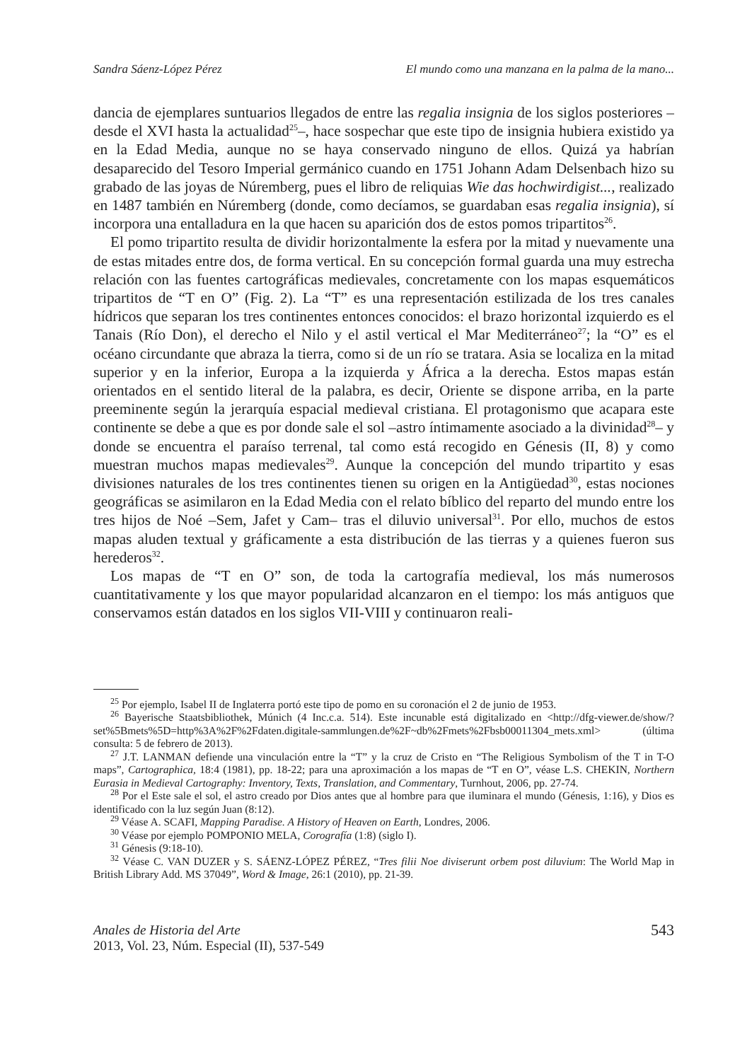Sandra Sáenz-López Pérez El mundo como una manzana en la palma de la mano...
dancia de ejemplares suntuarios llegados de entre las regalia insignia de los siglos posteriores –desde el XVI hasta la actualidad<sup>25</sup>–, hace sospechar que este tipo de insignia hubiera existido ya en la Edad Media, aunque no se haya conservado ninguno de ellos. Quizá ya habrían desaparecido del Tesoro Imperial germánico cuando en 1751 Johann Adam Delsenbach hizo su grabado de las joyas de Núremberg, pues el libro de reliquias Wie das hochwirdigist..., realizado en 1487 también en Núremberg (donde, como decíamos, se guardaban esas regalia insignia), sí incorpora una entalladura en la que hacen su aparición dos de estos pomos tripartitos<sup>26</sup>.
El pomo tripartito resulta de dividir horizontalmente la esfera por la mitad y nuevamente una de estas mitades entre dos, de forma vertical. En su concepción formal guarda una muy estrecha relación con las fuentes cartográficas medievales, concretamente con los mapas esquemáticos tripartitos de “T en O” (Fig. 2). La “T” es una representación estilizada de los tres canales hídricos que separan los tres continentes entonces conocidos: el brazo horizontal izquierdo es el Tanais (Río Don), el derecho el Nilo y el astil vertical el Mar Mediterráneo<sup>27</sup>; la “O” es el océano circundante que abraza la tierra, como si de un río se tratara. Asia se localiza en la mitad superior y en la inferior, Europa a la izquierda y África a la derecha. Estos mapas están orientados en el sentido literal de la palabra, es decir, Oriente se dispone arriba, en la parte preeminente según la jerarquía espacial medieval cristiana. El protagonismo que acapara este continente se debe a que es por donde sale el sol –astro íntimamente asociado a la divinidad<sup>28</sup>– y donde se encuentra el paraíso terrenal, tal como está recogido en Génesis (II, 8) y como muestran muchos mapas medievales<sup>29</sup>. Aunque la concepción del mundo tripartito y esas divisiones naturales de los tres continentes tienen su origen en la Antigüedad<sup>30</sup>, estas nociones geográficas se asimilaron en la Edad Media con el relato bíblico del reparto del mundo entre los tres hijos de Noé –Sem, Jafet y Cam– tras el diluvio universal<sup>31</sup>. Por ello, muchos de estos mapas aluden textual y gráficamente a esta distribución de las tierras y a quienes fueron sus herederos<sup>32</sup>.
Los mapas de “T en O” son, de toda la cartografía medieval, los más numerosos cuantitativamente y los que mayor popularidad alcanzaron en el tiempo: los más antiguos que conservamos están datados en los siglos VII-VIII y continuaron reali-
<sup>25</sup> Por ejemplo, Isabel II de Inglaterra portó este tipo de pomo en su coronación el 2 de junio de 1953.
<sup>26</sup> Bayerische Staatsbibliothek, Múnich (4 Inc.c.a. 514). Este incunable está digitalizado en <http://dfg-viewer.de/show/?set%5Bmets%5D=http%3A%2F%2Fdaten.digitale-sammlungen.de%2F~db%2Fmets%2Fbsb00011304_mets.xml> (última consulta: 5 de febrero de 2013).
<sup>27</sup> J.T. LANMAN defiende una vinculación entre la “T” y la cruz de Cristo en “The Religious Symbolism of the T in T-O maps”, Cartographica, 18:4 (1981), pp. 18-22; para una aproximación a los mapas de “T en O”, véase L.S. CHEKIN, Northern Eurasia in Medieval Cartography: Inventory, Texts, Translation, and Commentary, Turnhout, 2006, pp. 27-74.
<sup>28</sup> Por el Este sale el sol, el astro creado por Dios antes que al hombre para que iluminara el mundo (Génesis, 1:16), y Dios es identificado con la luz según Juan (8:12).
<sup>29</sup> Véase A. SCAFI, Mapping Paradise. A History of Heaven on Earth, Londres, 2006.
<sup>30</sup> Véase por ejemplo POMPONIO MELA, Corografía (1:8) (siglo I).
<sup>31</sup> Génesis (9:18-10).
<sup>32</sup> Véase C. VAN DUZER y S. SÁENZ-LÓPEZ PÉREZ, “Tres filii Noe diviserunt orbem post diluvium: The World Map in British Library Add. MS 37049”, Word & Image, 26:1 (2010), pp. 21-39.
Anales de Historia del Arte
2013, Vol. 23, Núm. Especial (II), 537-549
543